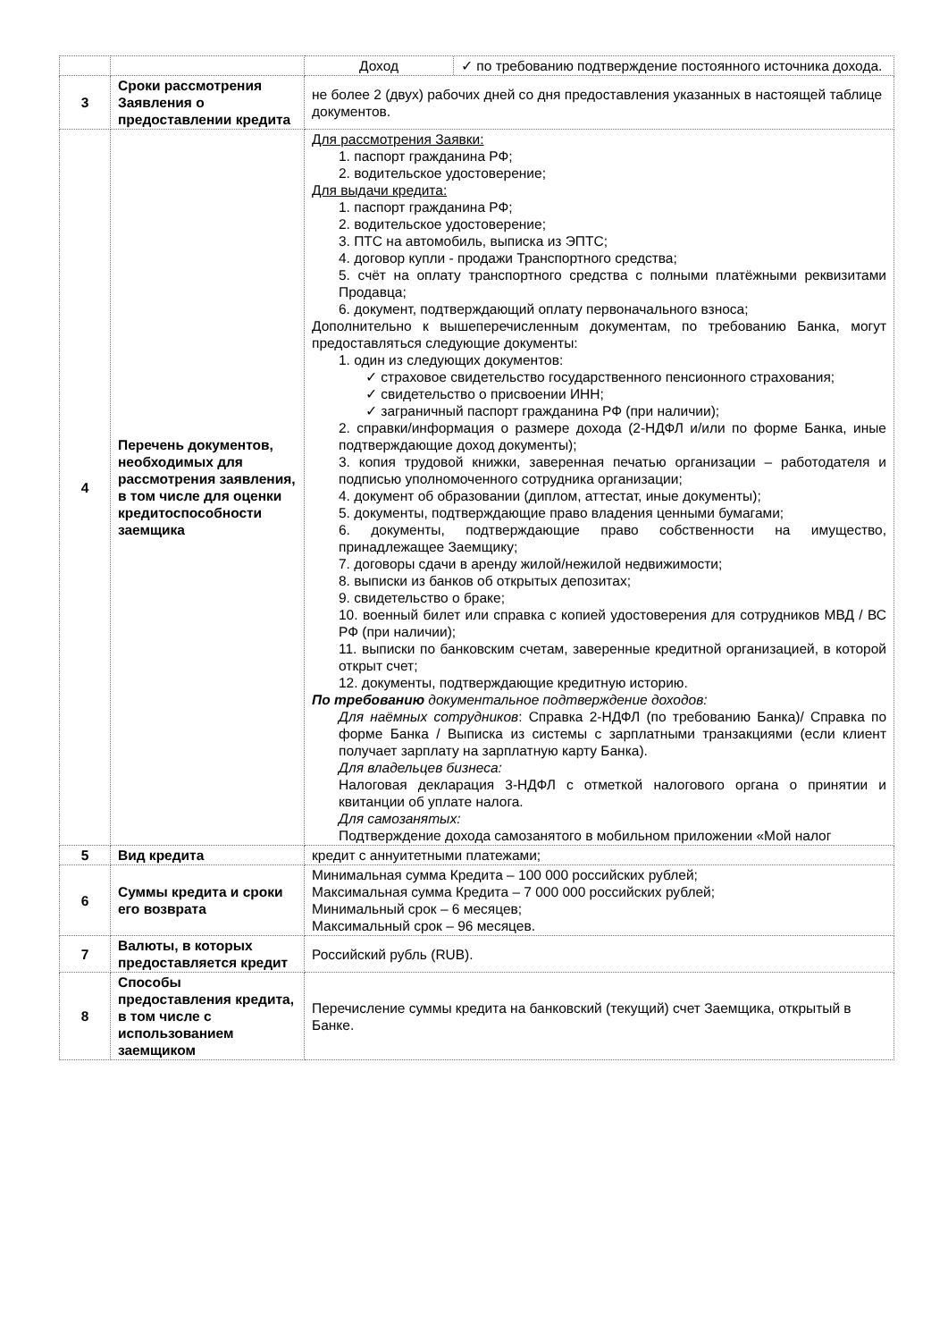| | | / Доход / ✓ по требованию подтверждение постоянного источника дохода. / |
| 3 | Сроки рассмотрения Заявления о предоставлении кредита | не более 2 (двух) рабочих дней со дня предоставления указанных в настоящей таблице документов. |
| 4 | Перечень документов, необходимых для рассмотрения заявления, в том числе для оценки кредитоспособности заемщика | Для рассмотрения Заявки: 1. паспорт гражданина РФ; 2. водительское удостоверение; Для выдачи кредита: 1. паспорт гражданина РФ; 2. водительское удостоверение; 3. ПТС на автомобиль, выписка из ЭПТС; 4. договор купли - продажи Транспортного средства; 5. счёт на оплату транспортного средства с полными платёжными реквизитами Продавца; 6. документ, подтверждающий оплату первоначального взноса; Дополнительно к вышеперечисленным документам, по требованию Банка, могут предоставляться следующие документы: 1. один из следующих документов: ✓ страховое свидетельство государственного пенсионного страхования; ✓ свидетельство о присвоении ИНН; ✓ заграничный паспорт гражданина РФ (при наличии); 2. справки/информация о размере дохода (2-НДФЛ и/или по форме Банка, иные подтверждающие доход документы); 3. копия трудовой книжки, заверенная печатью организации – работодателя и подписью уполномоченного сотрудника организации; 4. документ об образовании (диплом, аттестат, иные документы); 5. документы, подтверждающие право владения ценными бумагами; 6. документы, подтверждающие право собственности на имущество, принадлежащее Заемщику; 7. договоры сдачи в аренду жилой/нежилой недвижимости; 8. выписки из банков об открытых депозитах; 9. свидетельство о браке; 10. военный билет или справка с копией удостоверения для сотрудников МВД / ВС РФ (при наличии); 11. выписки по банковским счетам, заверенные кредитной организацией, в которой открыт счет; 12. документы, подтверждающие кредитную историю. По требованию документальное подтверждение доходов: Для наёмных сотрудников : Справка 2-НДФЛ (по требованию Банка)/ Справка по форме Банка / Выписка из системы с зарплатными транзакциями (если клиент получает зарплату на зарплатную карту Банка). Для владельцев бизнеса: Налоговая декларация 3-НДФЛ с отметкой налогового органа о принятии и квитанции об уплате налога. Для самозанятых: Подтверждение дохода самозанятого в мобильном приложении «Мой налог |
| 5 | Вид кредита | кредит с аннуитетными платежами; |
| 6 | Суммы кредита и сроки его возврата | Минимальная сумма Кредита – 100 000 российских рублей; Максимальная сумма Кредита – 7 000 000 российских рублей; Минимальный срок – 6 месяцев; Максимальный срок – 96 месяцев. |
| 7 | Валюты, в которых предоставляется кредит | Российский рубль (RUB). |
| 8 | Способы предоставления кредита, в том числе с использованием заемщиком | Перечисление суммы кредита на банковский (текущий) счет Заемщика, открытый в Банке. |